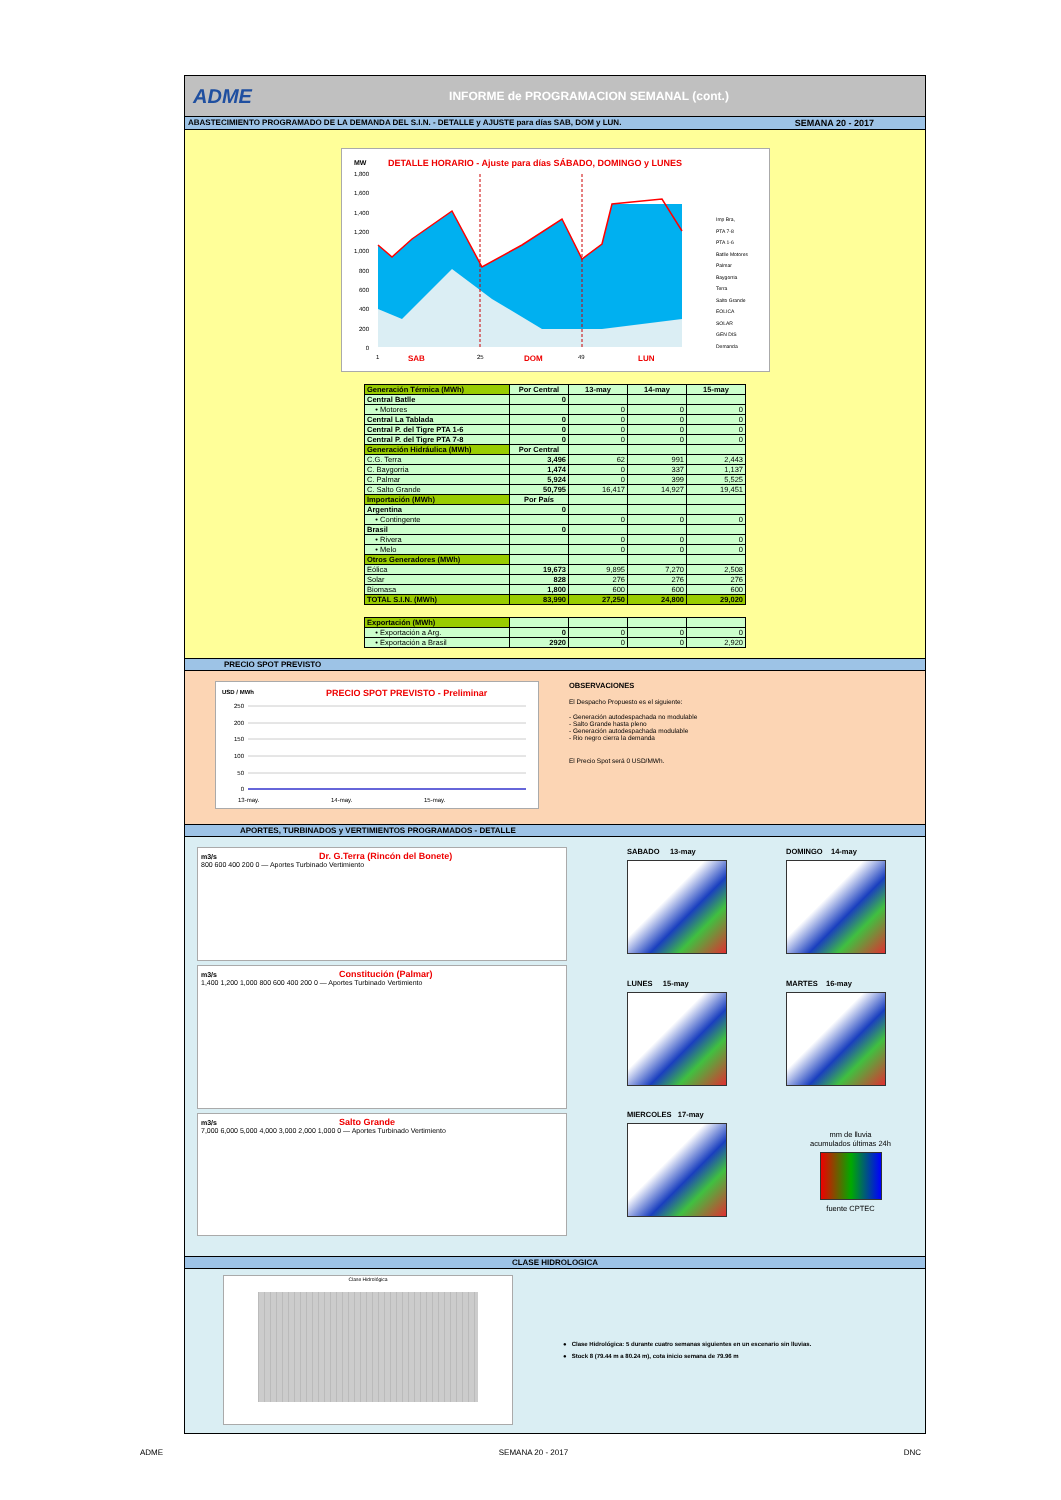ADME
INFORME de PROGRAMACION SEMANAL (cont.)
ABASTECIMIENTO PROGRAMADO DE LA DEMANDA DEL S.I.N. - DETALLE y AJUSTE para días SAB, DOM y LUN. SEMANA 20 - 2017
MW
DETALLE HORARIO - Ajuste para días SÁBADO, DOMINGO y LUNES
1,800
1,600
1,400
1,200
1,000
800
600
400
200
0
1
25
49
SAB
DOM
LUN
Imp Bra,
PTA 7-8
PTA 1-6
Batlle Motores
Palmar
Baygorria
Terra
Salto Grande
EOLICA
SOLAR
GEN DIS
Demanda
| Generación Térmica (MWh) | Por Central | 13-may | 14-may | 15-may |
| --- | --- | --- | --- | --- |
| Central Batlle | 0 | | | |
| • Motores | | 0 | 0 | 0 |
| Central La Tablada | 0 | 0 | 0 | 0 |
| Central P. del Tigre PTA 1-6 | 0 | 0 | 0 | 0 |
| Central P. del Tigre PTA 7-8 | 0 | 0 | 0 | 0 |
| Generación Hidráulica (MWh) | Por Central | | | |
| C.G. Terra | 3,496 | 62 | 991 | 2,443 |
| C. Baygorria | 1,474 | 0 | 337 | 1,137 |
| C. Palmar | 5,924 | 0 | 399 | 5,525 |
| C. Salto Grande | 50,795 | 16,417 | 14,927 | 19,451 |
| Importación (MWh) | Por País | | | |
| Argentina | 0 | | | |
| • Contingente | | 0 | 0 | 0 |
| Brasil | 0 | | | |
| • Rivera | | 0 | 0 | 0 |
| • Melo | | 0 | 0 | 0 |
| Otros Generadores (MWh) | | | | |
| Eólica | 19,673 | 9,895 | 7,270 | 2,508 |
| Solar | 828 | 276 | 276 | 276 |
| Biomasa | 1,800 | 600 | 600 | 600 |
| TOTAL S.I.N. (MWh) | 83,990 | 27,250 | 24,800 | 29,020 |
| Exportación (MWh) | | | | |
| • Exportación a Arg. | 0 | 0 | 0 | 0 |
| • Exportación a Brasil | 2920 | 0 | 0 | 2,920 |
PRECIO SPOT PREVISTO
USD / MWh
PRECIO SPOT PREVISTO - Preliminar
250
200
150
100
50
0
13-may.
14-may.
15-may.
OBSERVACIONES
El Despacho Propuesto es el siguiente:
- Generación autodespachada no modulable
- Salto Grande hasta pleno
- Generación autodespachada modulable
- Rio negro cierra la demanda
El Precio Spot será 0 USD/MWh.
APORTES, TURBINADOS y VERTIMIENTOS PROGRAMADOS - DETALLE
m3/s Dr. G.Terra (Rincón del Bonete)
800 600 400 200 0 — Aportes Turbinado Vertimiento
m3/s Constitución (Palmar)
1,400 1,200 1,000 800 600 400 200 0 — Aportes Turbinado Vertimiento
m3/s Salto Grande
7,000 6,000 5,000 4,000 3,000 2,000 1,000 0 — Aportes Turbinado Vertimiento
SABADO 13-may
DOMINGO 14-may
LUNES 15-may
MARTES 16-may
MIERCOLES 17-may
mm de lluvia
acumulados últimas 24h
fuente CPTEC
CLASE HIDROLOGICA
Clase Hidrológica
● Clase Hidrológica: 5 durante cuatro semanas siguientes en un escenario sin lluvias.
● Stock 8 (79.44 m a 80.24 m), cota inicio semana de 79.96 m
ADME SEMANA 20 - 2017 DNC